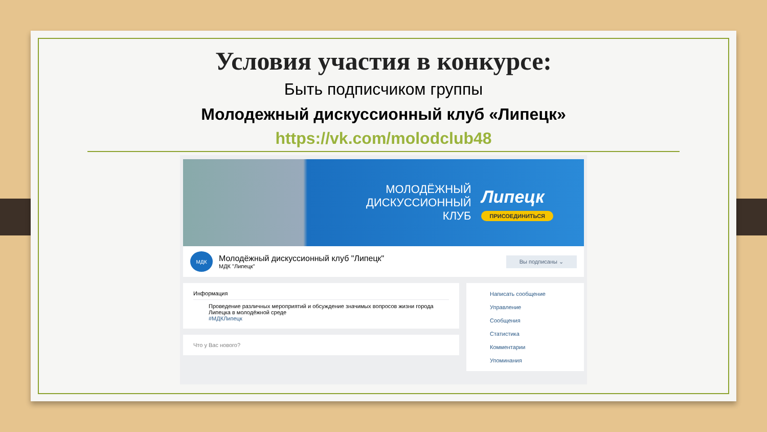Условия участия в конкурсе:
Быть подписчиком группы
Молодежный дискуссионный клуб «Липецк»
https://vk.com/molodclub48
МОЛОДЁЖНЫЙ
ДИСКУССИОННЫЙ
КЛУБ
Липецк
ПРИСОЕДИНИТЬСЯ
МДК
Молодёжный дискуссионный клуб "Липецк"
МДК "Липецк"
Вы подписаны ⌄
Информация
Проведение различных мероприятий и обсуждение значимых вопросов жизни города Липецка в молодёжной среде
#МДКЛипецк
Что у Вас нового?
Написать сообщение
Управление
Сообщения
Статистика
Комментарии
Упоминания